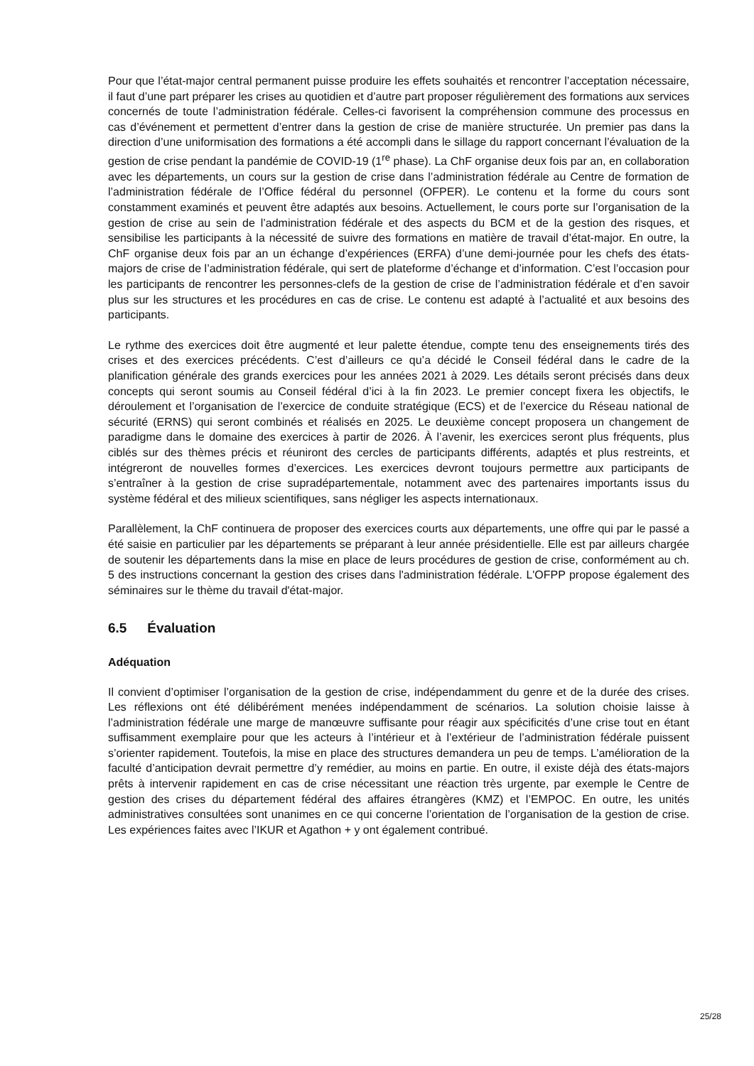Pour que l’état-major central permanent puisse produire les effets souhaités et rencontrer l’acceptation nécessaire, il faut d’une part préparer les crises au quotidien et d’autre part proposer régulièrement des formations aux services concernés de toute l’administration fédérale. Celles-ci favorisent la compréhension commune des processus en cas d’événement et permettent d’entrer dans la gestion de crise de manière structurée. Un premier pas dans la direction d’une uniformisation des formations a été accompli dans le sillage du rapport concernant l’évaluation de la gestion de crise pendant la pandémie de COVID-19 (1<sup>re</sup> phase). La ChF organise deux fois par an, en collaboration avec les départements, un cours sur la gestion de crise dans l’administration fédérale au Centre de formation de l’administration fédérale de l’Office fédéral du personnel (OFPER). Le contenu et la forme du cours sont constamment examinés et peuvent être adaptés aux besoins. Actuellement, le cours porte sur l’organisation de la gestion de crise au sein de l’administration fédérale et des aspects du BCM et de la gestion des risques, et sensibilise les participants à la nécessité de suivre des formations en matière de travail d’état-major. En outre, la ChF organise deux fois par an un échange d’expériences (ERFA) d’une demi-journée pour les chefs des états-majors de crise de l’administration fédérale, qui sert de plateforme d’échange et d’information. C’est l’occasion pour les participants de rencontrer les personnes-clefs de la gestion de crise de l’administration fédérale et d’en savoir plus sur les structures et les procédures en cas de crise. Le contenu est adapté à l’actualité et aux besoins des participants.
Le rythme des exercices doit être augmenté et leur palette étendue, compte tenu des enseignements tirés des crises et des exercices précédents. C’est d’ailleurs ce qu’a décidé le Conseil fédéral dans le cadre de la planification générale des grands exercices pour les années 2021 à 2029. Les détails seront précisés dans deux concepts qui seront soumis au Conseil fédéral d’ici à la fin 2023. Le premier concept fixera les objectifs, le déroulement et l’organisation de l’exercice de conduite stratégique (ECS) et de l’exercice du Réseau national de sécurité (ERNS) qui seront combinés et réalisés en 2025. Le deuxième concept proposera un changement de paradigme dans le domaine des exercices à partir de 2026. À l’avenir, les exercices seront plus fréquents, plus ciblés sur des thèmes précis et réuniront des cercles de participants différents, adaptés et plus restreints, et intégreront de nouvelles formes d’exercices. Les exercices devront toujours permettre aux participants de s’entraîner à la gestion de crise supradépartementale, notamment avec des partenaires importants issus du système fédéral et des milieux scientifiques, sans négliger les aspects internationaux.
Parallèlement, la ChF continuera de proposer des exercices courts aux départements, une offre qui par le passé a été saisie en particulier par les départements se préparant à leur année présidentielle. Elle est par ailleurs chargée de soutenir les départements dans la mise en place de leurs procédures de gestion de crise, conformément au ch. 5 des instructions concernant la gestion des crises dans l'administration fédérale. L'OFPP propose également des séminaires sur le thème du travail d'état-major.
6.5 Évaluation
Adéquation
Il convient d’optimiser l’organisation de la gestion de crise, indépendamment du genre et de la durée des crises. Les réflexions ont été délibérément menées indépendamment de scénarios. La solution choisie laisse à l’administration fédérale une marge de manœuvre suffisante pour réagir aux spécificités d’une crise tout en étant suffisamment exemplaire pour que les acteurs à l’intérieur et à l’extérieur de l’administration fédérale puissent s’orienter rapidement. Toutefois, la mise en place des structures demandera un peu de temps. L’amélioration de la faculté d’anticipation devrait permettre d’y remédier, au moins en partie. En outre, il existe déjà des états-majors prêts à intervenir rapidement en cas de crise nécessitant une réaction très urgente, par exemple le Centre de gestion des crises du département fédéral des affaires étrangères (KMZ) et l’EMPOC. En outre, les unités administratives consultées sont unanimes en ce qui concerne l’orientation de l’organisation de la gestion de crise. Les expériences faites avec l’IKUR et Agathon + y ont également contribué.
25/28